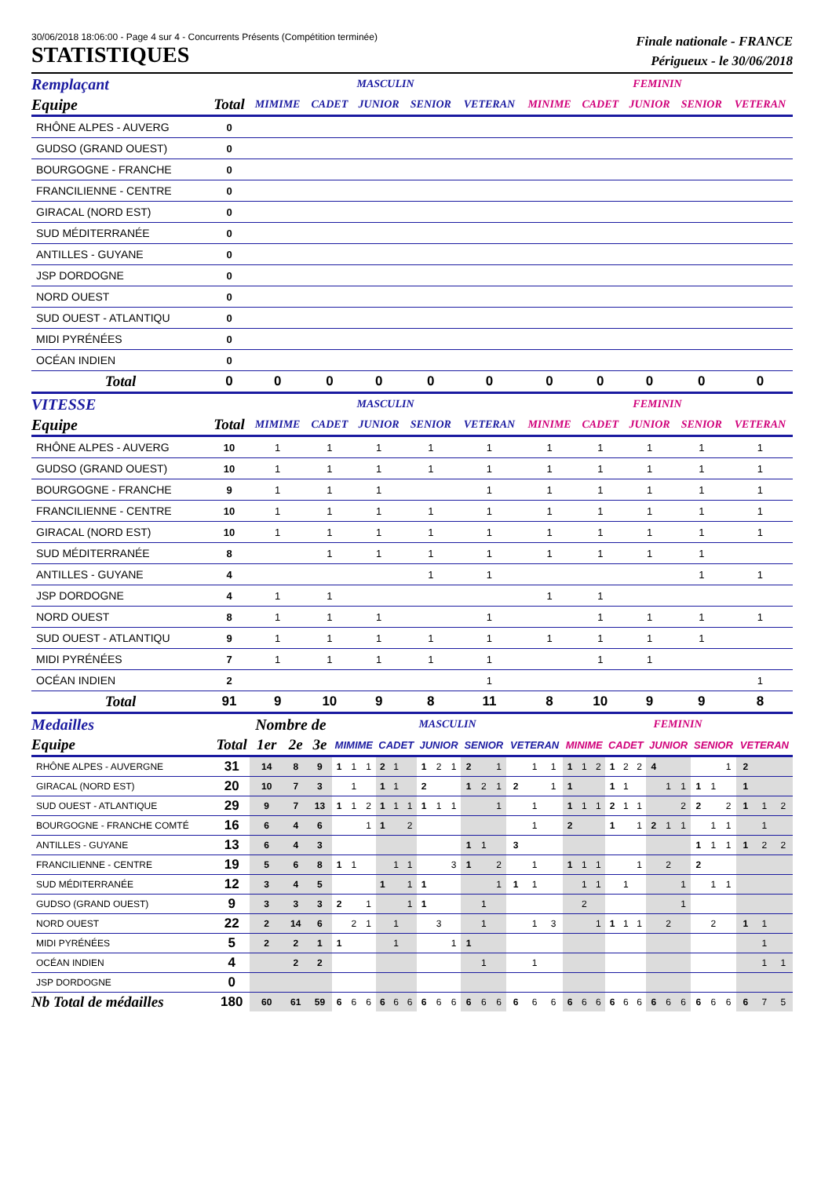30/06/2018 18:06:00 - Page 4 sur 4 - Concurrents Présents (Compétition terminée)
STATISTIQUES
Finale nationale - FRANCE
Périgueux - le 30/06/2018
| Remplaçant | | MASCULIN | | | | | FEMININ | | | | |
| --- | --- | --- | --- | --- | --- | --- | --- | --- | --- | --- | --- |
| Equipe | Total | MIMIME | CADET | JUNIOR | SENIOR | VETERAN | MINIME | CADET | JUNIOR | SENIOR | VETERAN |
| RHÔNE ALPES - AUVERG | 0 | | | | | | | | | | |
| GUDSO (GRAND OUEST) | 0 | | | | | | | | | | |
| BOURGOGNE - FRANCHE | 0 | | | | | | | | | | |
| FRANCILIENNE - CENTRE | 0 | | | | | | | | | | |
| GIRACAL (NORD EST) | 0 | | | | | | | | | | |
| SUD MÉDITERRANÉE | 0 | | | | | | | | | | |
| ANTILLES - GUYANE | 0 | | | | | | | | | | |
| JSP DORDOGNE | 0 | | | | | | | | | | |
| NORD OUEST | 0 | | | | | | | | | | |
| SUD OUEST - ATLANTIQU | 0 | | | | | | | | | | |
| MIDI PYRÉNÉES | 0 | | | | | | | | | | |
| OCÉAN INDIEN | 0 | | | | | | | | | | |
| Total | 0 | 0 | 0 | 0 | 0 | 0 | 0 | 0 | 0 | 0 | 0 |
| VITESSE | | MASCULIN | | | | | FEMININ | | | | |
| Equipe | Total | MIMIME | CADET | JUNIOR | SENIOR | VETERAN | MINIME | CADET | JUNIOR | SENIOR | VETERAN |
| RHÔNE ALPES - AUVERG | 10 | 1 | 1 | 1 | 1 | 1 | 1 | 1 | 1 | 1 | 1 |
| GUDSO (GRAND OUEST) | 10 | 1 | 1 | 1 | 1 | 1 | 1 | 1 | 1 | 1 | 1 |
| BOURGOGNE - FRANCHE | 9 | 1 | 1 | 1 | | 1 | 1 | 1 | 1 | 1 | 1 |
| FRANCILIENNE - CENTRE | 10 | 1 | 1 | 1 | 1 | 1 | 1 | 1 | 1 | 1 | 1 |
| GIRACAL (NORD EST) | 10 | 1 | 1 | 1 | 1 | 1 | 1 | 1 | 1 | 1 | 1 |
| SUD MÉDITERRANÉE | 8 | | 1 | 1 | 1 | 1 | 1 | 1 | 1 | 1 | |
| ANTILLES - GUYANE | 4 | | | | 1 | 1 | | | | 1 | 1 |
| JSP DORDOGNE | 4 | 1 | 1 | | | | 1 | 1 | | | |
| NORD OUEST | 8 | 1 | 1 | 1 | | 1 | | 1 | 1 | 1 | 1 |
| SUD OUEST - ATLANTIQU | 9 | 1 | 1 | 1 | 1 | 1 | 1 | 1 | 1 | 1 | |
| MIDI PYRÉNÉES | 7 | 1 | 1 | 1 | 1 | 1 | | 1 | 1 | | |
| OCÉAN INDIEN | 2 | | | | | 1 | | | | | 1 |
| Total | 91 | 9 | 10 | 9 | 8 | 11 | 8 | 10 | 9 | 9 | 8 |
| Medailles | | Nombre de | | | MASCULIN | | | | | | | | | | | | | | | FEMININ | | | | | | | | | | | | | | |
| --- | --- | --- | --- | --- | --- | --- | --- | --- | --- | --- | --- | --- | --- | --- | --- | --- | --- | --- | --- | --- | --- | --- | --- | --- | --- | --- | --- | --- | --- | --- | --- | --- | --- | --- |
| Equipe | Total | 1er | 2e | 3e | MIMIME | | | CADET | | | JUNIOR | | | SENIOR | | | VETERAN | | | MINIME | | | CADET | | | JUNIOR | | | SENIOR | | | VETERAN | | |
| RHÔNE ALPES - AUVERGNE | 31 | 14 | 8 | 9 | 1 | 1 | 1 | 2 | 1 | | 1 | 2 | 1 | 2 | | 1 | | 1 | 1 | 1 | 1 | 2 | 1 | 2 | 2 | 4 | | | | | 1 | 2 | | |
| GIRACAL (NORD EST) | 20 | 10 | 7 | 3 | | 1 | | 1 | 1 | | 2 | | | 1 | 2 | 1 | 2 | | 1 | 1 | | | 1 | 1 | | | 1 | 1 | 1 | 1 | | 1 | | |
| SUD OUEST - ATLANTIQUE | 29 | 9 | 7 | 13 | 1 | 1 | 2 | 1 | 1 | 1 | 1 | 1 | 1 | | | 1 | | 1 | | 1 | 1 | 1 | 2 | 1 | 1 | | | 2 | 2 | | 2 | 1 | 1 | 2 |
| BOURGOGNE - FRANCHE COMTÉ | 16 | 6 | 4 | 6 | | | 1 | 1 | | 2 | | | | | | | | 1 | | 2 | | | 1 | | 1 | 2 | 1 | 1 | | 1 | 1 | | 1 | |
| ANTILLES - GUYANE | 13 | 6 | 4 | 3 | | | | | | | | | | 1 | 1 | | 3 | | | | | | | | | | | | 1 | 1 | 1 | 1 | 2 | 2 |
| FRANCILIENNE - CENTRE | 19 | 5 | 6 | 8 | 1 | 1 | | | 1 | 1 | | | 3 | 1 | | 2 | | 1 | | 1 | 1 | 1 | | | 1 | | 2 | | 2 | | | | | |
| SUD MÉDITERRANÉE | 12 | 3 | 4 | 5 | | | | 1 | | 1 | 1 | | | | | 1 | 1 | 1 | | | 1 | 1 | | 1 | | | | 1 | | 1 | 1 | | | |
| GUDSO (GRAND OUEST) | 9 | 3 | 3 | 3 | 2 | | 1 | | | 1 | 1 | | | | 1 | | | | | | 2 | | | | | | | 1 | | | | | | |
| NORD OUEST | 22 | 2 | 14 | 6 | | 2 | 1 | | 1 | | | 3 | | | 1 | | | 1 | 3 | | | 1 | 1 | 1 | 1 | | 2 | | | 2 | | 1 | 1 | |
| MIDI PYRÉNÉES | 5 | 2 | 2 | 1 | 1 | | | | 1 | | | | 1 | 1 | | | | | | | | | | | | | | | | | | | 1 | |
| OCÉAN INDIEN | 4 | | 2 | 2 | | | | | | | | | | | 1 | | | 1 | | | | | | | | | | | | | | | 1 | 1 |
| JSP DORDOGNE | 0 | | | | | | | | | | | | | | | | | | | | | | | | | | | | | | | | | |
| Nb Total de médailles | 180 | 60 | 61 | 59 | 6 | 6 | 6 | 6 | 6 | 6 | 6 | 6 | 6 | 6 | 6 | 6 | 6 | 6 | 6 | 6 | 6 | 6 | 6 | 6 | 6 | 6 | 6 | 6 | 6 | 6 | 6 | 6 | 7 | 5 |